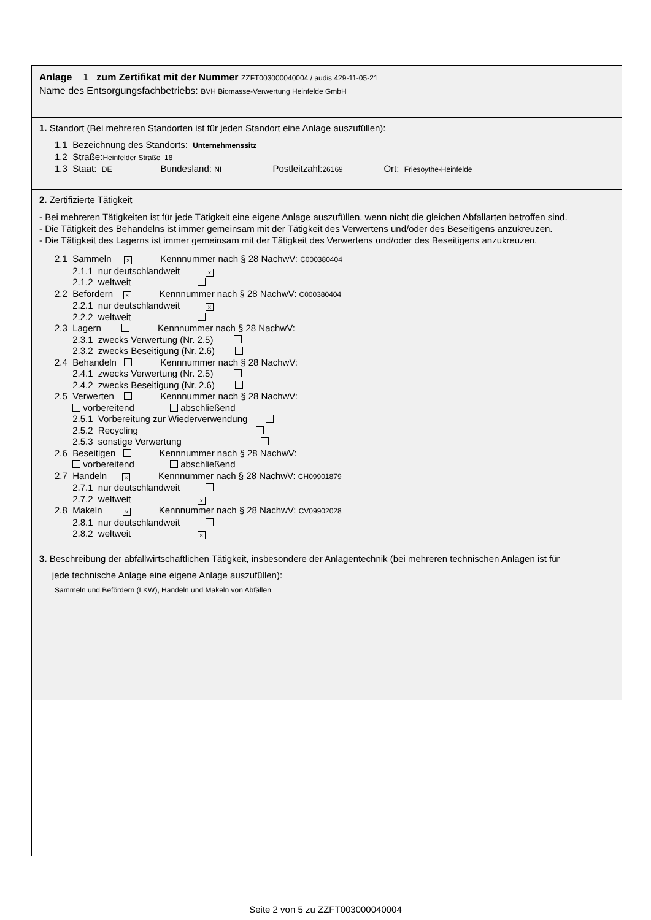Anlage 1 zum Zertifikat mit der Nummer ZZFT003000040004 / audis 429-11-05-21
Name des Entsorgungsfachbetriebs: BVH Biomasse-Verwertung Heinfelde GmbH
1. Standort (Bei mehreren Standorten ist für jeden Standort eine Anlage auszufüllen):
1.1 Bezeichnung des Standorts: Unternehmenssitz
1.2 Straße:Heinfelder Straße 18
1.3 Staat: DE Bundesland: NI Postleitzahl:26169 Ort: Friesoythe-Heinfelde
2. Zertifizierte Tätigkeit
- Bei mehreren Tätigkeiten ist für jede Tätigkeit eine eigene Anlage auszufüllen, wenn nicht die gleichen Abfallarten betroffen sind.
- Die Tätigkeit des Behandelns ist immer gemeinsam mit der Tätigkeit des Verwertens und/oder des Beseitigens anzukreuzen.
- Die Tätigkeit des Lagerns ist immer gemeinsam mit der Tätigkeit des Verwertens und/oder des Beseitigens anzukreuzen.
2.1 Sammeln × Kennnummer nach § 28 NachwV: C000380404
2.1.1 nur deutschlandweit ×
2.1.2 weltweit
2.2 Befördern × Kennnummer nach § 28 NachwV: C000380404
2.2.1 nur deutschlandweit ×
2.2.2 weltweit
2.3 Lagern Kennnummer nach § 28 NachwV:
2.3.1 zwecks Verwertung (Nr. 2.5)
2.3.2 zwecks Beseitigung (Nr. 2.6)
2.4 Behandeln Kennnummer nach § 28 NachwV:
2.4.1 zwecks Verwertung (Nr. 2.5)
2.4.2 zwecks Beseitigung (Nr. 2.6)
2.5 Verwerten Kennnummer nach § 28 NachwV:
vorbereitend abschließend
2.5.1 Vorbereitung zur Wiederverwendung
2.5.2 Recycling
2.5.3 sonstige Verwertung
2.6 Beseitigen Kennnummer nach § 28 NachwV:
vorbereitend abschließend
2.7 Handeln × Kennnummer nach § 28 NachwV: CH09901879
2.7.1 nur deutschlandweit
2.7.2 weltweit ×
2.8 Makeln × Kennnummer nach § 28 NachwV: CV09902028
2.8.1 nur deutschlandweit
2.8.2 weltweit ×
3. Beschreibung der abfallwirtschaftlichen Tätigkeit, insbesondere der Anlagentechnik (bei mehreren technischen Anlagen ist für
jede technische Anlage eine eigene Anlage auszufüllen):
Sammeln und Befördern (LKW), Handeln und Makeln von Abfällen
Seite 2 von 5 zu ZZFT003000040004